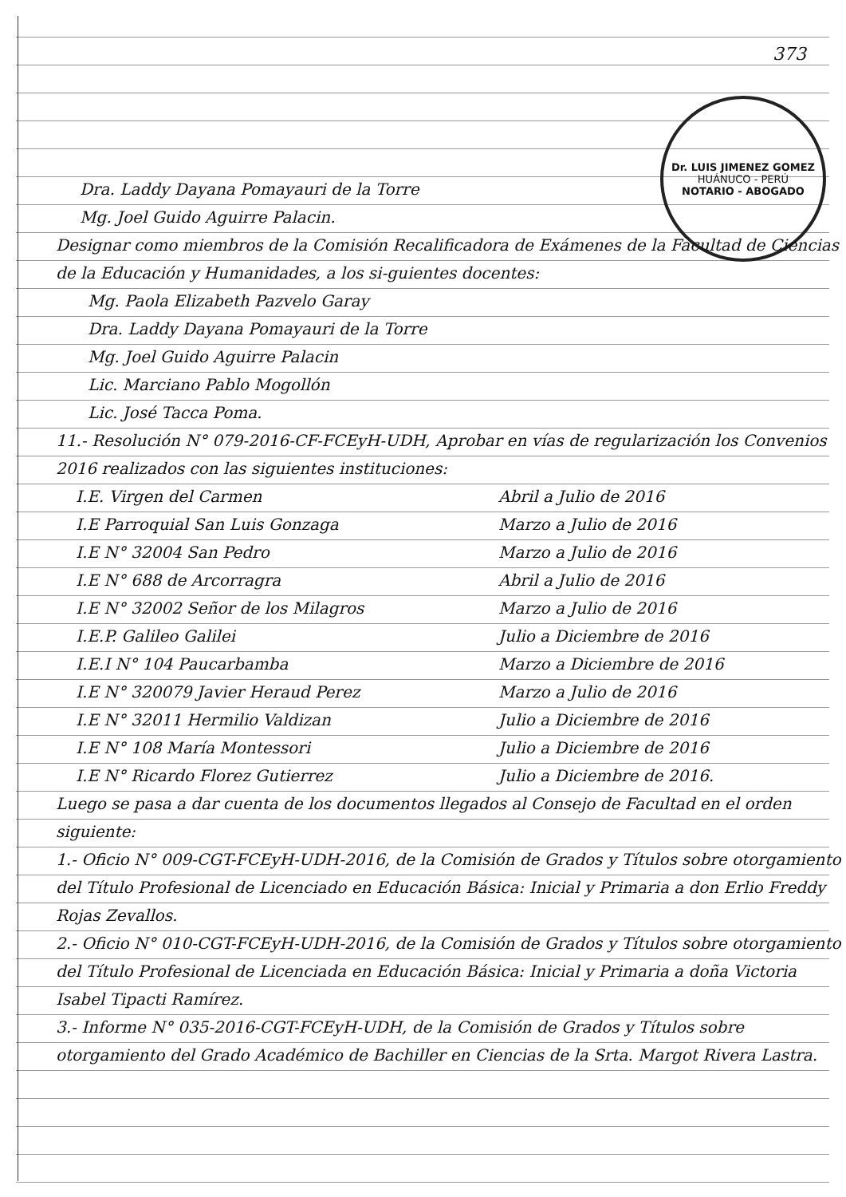373
Dr. LUIS JIMENEZ GOMEZ
HUÁNUCO - PERÚ
NOTARIO - ABOGADO
Dra. Laddy Dayana Pomayauri de la Torre
Mg. Joel Guido Aguirre Palacin.
Designar como miembros de la Comisión Recalificadora de Exámenes de la Facultad de Ciencias de la Educación y Humanidades, a los si-guientes docentes:
Mg. Paola Elizabeth Pazvelo Garay
Dra. Laddy Dayana Pomayauri de la Torre
Mg. Joel Guido Aguirre Palacin
Lic. Marciano Pablo Mogollón
Lic. José Tacca Poma.
11.- Resolución N° 079-2016-CF-FCEyH-UDH, Aprobar en vías de regularización los Convenios 2016 realizados con las siguientes instituciones:
I.E. Virgen del Carmen Abril a Julio de 2016
I.E Parroquial San Luis Gonzaga Marzo a Julio de 2016
I.E N° 32004 San Pedro Marzo a Julio de 2016
I.E N° 688 de Arcorragra Abril a Julio de 2016
I.E N° 32002 Señor de los Milagros Marzo a Julio de 2016
I.E.P. Galileo Galilei Julio a Diciembre de 2016
I.E.I N° 104 Paucarbamba Marzo a Diciembre de 2016
I.E N° 320079 Javier Heraud Perez Marzo a Julio de 2016
I.E N° 32011 Hermilio Valdizan Julio a Diciembre de 2016
I.E N° 108 María Montessori Julio a Diciembre de 2016
I.E N° Ricardo Florez Gutierrez Julio a Diciembre de 2016.
Luego se pasa a dar cuenta de los documentos llegados al Consejo de Facultad en el orden siguiente:
1.- Oficio N° 009-CGT-FCEyH-UDH-2016, de la Comisión de Grados y Títulos sobre otorgamiento del Título Profesional de Licenciado en Educación Básica: Inicial y Primaria a don Erlio Freddy Rojas Zevallos.
2.- Oficio N° 010-CGT-FCEyH-UDH-2016, de la Comisión de Grados y Títulos sobre otorgamiento del Título Profesional de Licenciada en Educación Básica: Inicial y Primaria a doña Victoria Isabel Tipacti Ramírez.
3.- Informe N° 035-2016-CGT-FCEyH-UDH, de la Comisión de Grados y Títulos sobre otorgamiento del Grado Académico de Bachiller en Ciencias de la Srta. Margot Rivera Lastra.